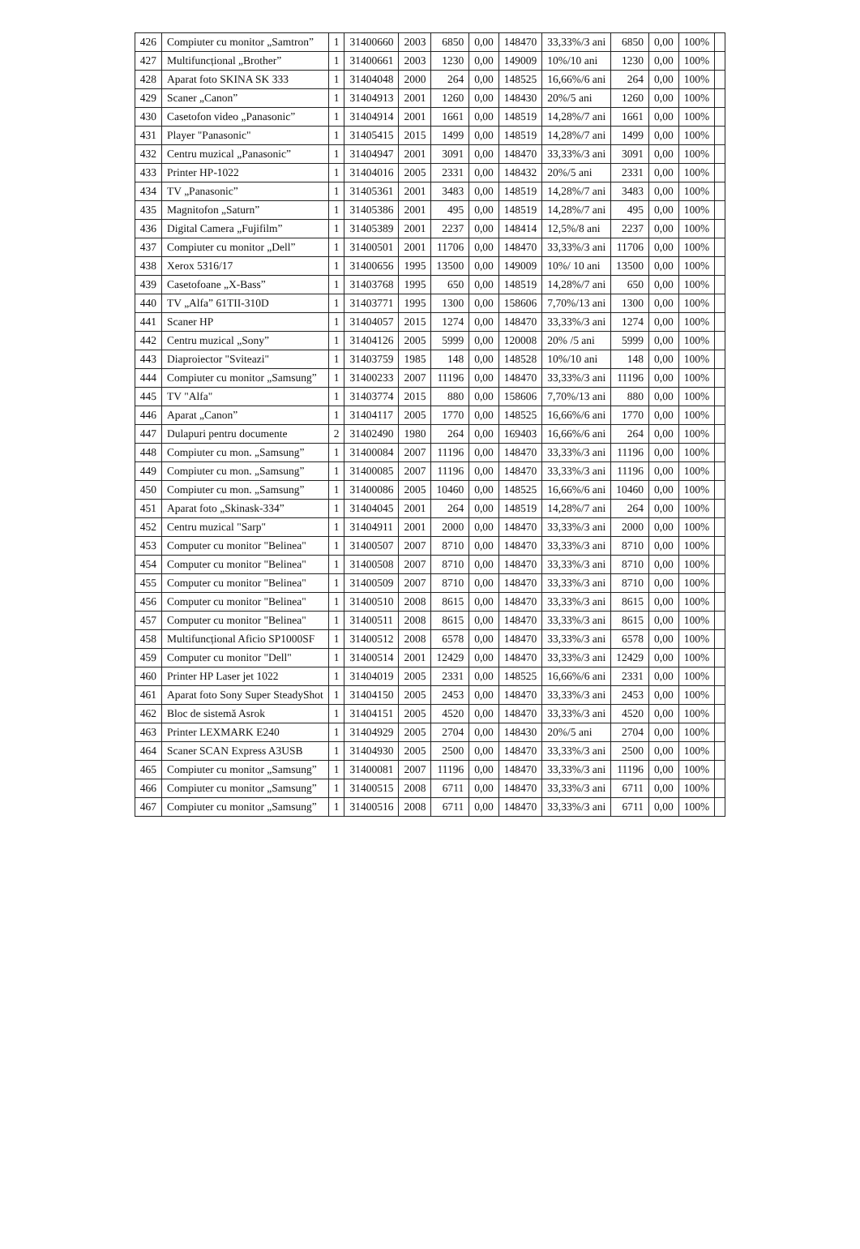| 426 | Compiuter cu monitor „Samtron” | 1 | 31400660 | 2003 | 6850 | 0,00 | 148470 | 33,33%/3 ani | 6850 | 0,00 | 100% | |
| 427 | Multifuncțional „Brother” | 1 | 31400661 | 2003 | 1230 | 0,00 | 149009 | 10%/10 ani | 1230 | 0,00 | 100% | |
| 428 | Aparat foto SKINA SK 333 | 1 | 31404048 | 2000 | 264 | 0,00 | 148525 | 16,66%/6 ani | 264 | 0,00 | 100% | |
| 429 | Scaner „Canon” | 1 | 31404913 | 2001 | 1260 | 0,00 | 148430 | 20%/5 ani | 1260 | 0,00 | 100% | |
| 430 | Casetofon video „Panasonic” | 1 | 31404914 | 2001 | 1661 | 0,00 | 148519 | 14,28%/7 ani | 1661 | 0,00 | 100% | |
| 431 | Player "Panasonic" | 1 | 31405415 | 2015 | 1499 | 0,00 | 148519 | 14,28%/7 ani | 1499 | 0,00 | 100% | |
| 432 | Centru muzical „Panasonic” | 1 | 31404947 | 2001 | 3091 | 0,00 | 148470 | 33,33%/3 ani | 3091 | 0,00 | 100% | |
| 433 | Printer HP-1022 | 1 | 31404016 | 2005 | 2331 | 0,00 | 148432 | 20%/5 ani | 2331 | 0,00 | 100% | |
| 434 | TV „Panasonic” | 1 | 31405361 | 2001 | 3483 | 0,00 | 148519 | 14,28%/7 ani | 3483 | 0,00 | 100% | |
| 435 | Magnitofon „Saturn” | 1 | 31405386 | 2001 | 495 | 0,00 | 148519 | 14,28%/7 ani | 495 | 0,00 | 100% | |
| 436 | Digital Camera „Fujifilm” | 1 | 31405389 | 2001 | 2237 | 0,00 | 148414 | 12,5%/8 ani | 2237 | 0,00 | 100% | |
| 437 | Compiuter cu monitor „Dell” | 1 | 31400501 | 2001 | 11706 | 0,00 | 148470 | 33,33%/3 ani | 11706 | 0,00 | 100% | |
| 438 | Xerox 5316/17 | 1 | 31400656 | 1995 | 13500 | 0,00 | 149009 | 10%/ 10 ani | 13500 | 0,00 | 100% | |
| 439 | Casetofoane „X-Bass” | 1 | 31403768 | 1995 | 650 | 0,00 | 148519 | 14,28%/7 ani | 650 | 0,00 | 100% | |
| 440 | TV „Alfa” 61TII-310D | 1 | 31403771 | 1995 | 1300 | 0,00 | 158606 | 7,70%/13 ani | 1300 | 0,00 | 100% | |
| 441 | Scaner HP | 1 | 31404057 | 2015 | 1274 | 0,00 | 148470 | 33,33%/3 ani | 1274 | 0,00 | 100% | |
| 442 | Centru muzical „Sony” | 1 | 31404126 | 2005 | 5999 | 0,00 | 120008 | 20% /5 ani | 5999 | 0,00 | 100% | |
| 443 | Diaproiector "Sviteazi" | 1 | 31403759 | 1985 | 148 | 0,00 | 148528 | 10%/10 ani | 148 | 0,00 | 100% | |
| 444 | Compiuter cu monitor „Samsung” | 1 | 31400233 | 2007 | 11196 | 0,00 | 148470 | 33,33%/3 ani | 11196 | 0,00 | 100% | |
| 445 | TV "Alfa" | 1 | 31403774 | 2015 | 880 | 0,00 | 158606 | 7,70%/13 ani | 880 | 0,00 | 100% | |
| 446 | Aparat „Canon” | 1 | 31404117 | 2005 | 1770 | 0,00 | 148525 | 16,66%/6 ani | 1770 | 0,00 | 100% | |
| 447 | Dulapuri pentru documente | 2 | 31402490 | 1980 | 264 | 0,00 | 169403 | 16,66%/6 ani | 264 | 0,00 | 100% | |
| 448 | Compiuter cu mon. „Samsung” | 1 | 31400084 | 2007 | 11196 | 0,00 | 148470 | 33,33%/3 ani | 11196 | 0,00 | 100% | |
| 449 | Compiuter cu mon. „Samsung” | 1 | 31400085 | 2007 | 11196 | 0,00 | 148470 | 33,33%/3 ani | 11196 | 0,00 | 100% | |
| 450 | Compiuter cu mon. „Samsung” | 1 | 31400086 | 2005 | 10460 | 0,00 | 148525 | 16,66%/6 ani | 10460 | 0,00 | 100% | |
| 451 | Aparat foto „Skinask-334” | 1 | 31404045 | 2001 | 264 | 0,00 | 148519 | 14,28%/7 ani | 264 | 0,00 | 100% | |
| 452 | Centru muzical "Sarp" | 1 | 31404911 | 2001 | 2000 | 0,00 | 148470 | 33,33%/3 ani | 2000 | 0,00 | 100% | |
| 453 | Computer cu monitor "Belinea" | 1 | 31400507 | 2007 | 8710 | 0,00 | 148470 | 33,33%/3 ani | 8710 | 0,00 | 100% | |
| 454 | Computer cu monitor "Belinea" | 1 | 31400508 | 2007 | 8710 | 0,00 | 148470 | 33,33%/3 ani | 8710 | 0,00 | 100% | |
| 455 | Computer cu monitor "Belinea" | 1 | 31400509 | 2007 | 8710 | 0,00 | 148470 | 33,33%/3 ani | 8710 | 0,00 | 100% | |
| 456 | Computer cu monitor "Belinea" | 1 | 31400510 | 2008 | 8615 | 0,00 | 148470 | 33,33%/3 ani | 8615 | 0,00 | 100% | |
| 457 | Computer cu monitor "Belinea" | 1 | 31400511 | 2008 | 8615 | 0,00 | 148470 | 33,33%/3 ani | 8615 | 0,00 | 100% | |
| 458 | Multifuncțional Aficio SP1000SF | 1 | 31400512 | 2008 | 6578 | 0,00 | 148470 | 33,33%/3 ani | 6578 | 0,00 | 100% | |
| 459 | Computer cu monitor "Dell" | 1 | 31400514 | 2001 | 12429 | 0,00 | 148470 | 33,33%/3 ani | 12429 | 0,00 | 100% | |
| 460 | Printer HP Laser jet 1022 | 1 | 31404019 | 2005 | 2331 | 0,00 | 148525 | 16,66%/6 ani | 2331 | 0,00 | 100% | |
| 461 | Aparat foto Sony Super SteadyShot | 1 | 31404150 | 2005 | 2453 | 0,00 | 148470 | 33,33%/3 ani | 2453 | 0,00 | 100% | |
| 462 | Bloc de sistemă Asrok | 1 | 31404151 | 2005 | 4520 | 0,00 | 148470 | 33,33%/3 ani | 4520 | 0,00 | 100% | |
| 463 | Printer LEXMARK E240 | 1 | 31404929 | 2005 | 2704 | 0,00 | 148430 | 20%/5 ani | 2704 | 0,00 | 100% | |
| 464 | Scaner SCAN Express A3USB | 1 | 31404930 | 2005 | 2500 | 0,00 | 148470 | 33,33%/3 ani | 2500 | 0,00 | 100% | |
| 465 | Compiuter cu monitor „Samsung” | 1 | 31400081 | 2007 | 11196 | 0,00 | 148470 | 33,33%/3 ani | 11196 | 0,00 | 100% | |
| 466 | Compiuter cu monitor „Samsung” | 1 | 31400515 | 2008 | 6711 | 0,00 | 148470 | 33,33%/3 ani | 6711 | 0,00 | 100% | |
| 467 | Compiuter cu monitor „Samsung” | 1 | 31400516 | 2008 | 6711 | 0,00 | 148470 | 33,33%/3 ani | 6711 | 0,00 | 100% | |